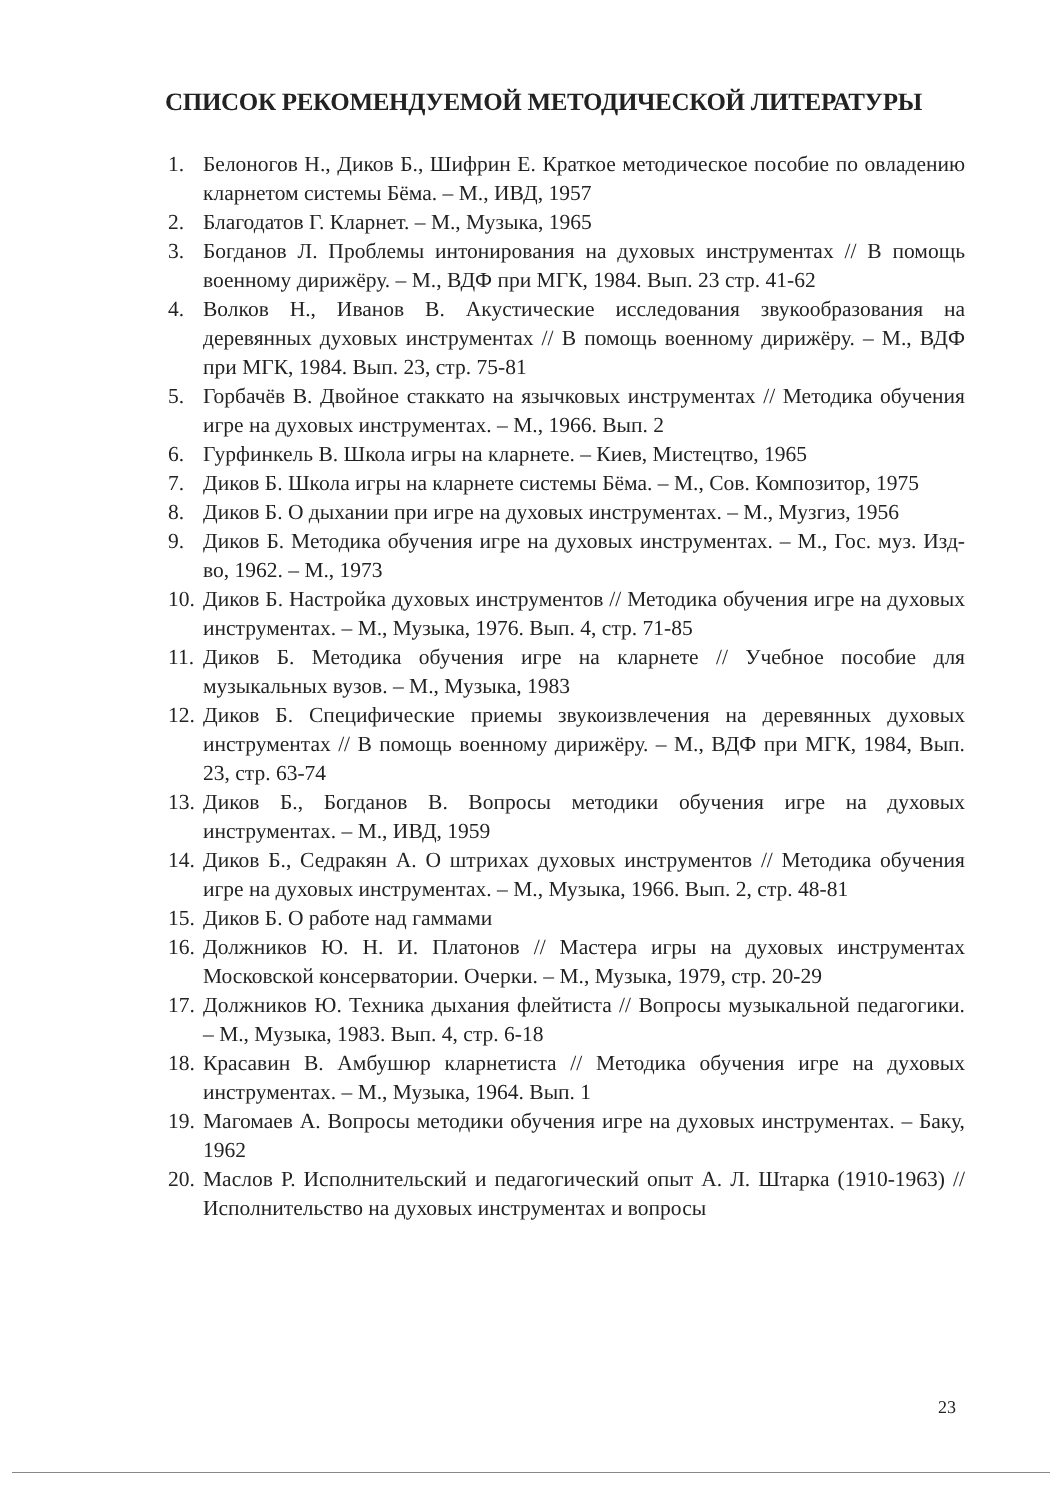СПИСОК РЕКОМЕНДУЕМОЙ МЕТОДИЧЕСКОЙ ЛИТЕРАТУРЫ
1. Белоногов Н., Диков Б., Шифрин Е. Краткое методическое пособие по овладению кларнетом системы Бёма. – М., ИВД, 1957
2. Благодатов Г. Кларнет. – М., Музыка, 1965
3. Богданов Л. Проблемы интонирования на духовых инструментах // В помощь военному дирижёру. – М., ВДФ при МГК, 1984. Вып. 23 стр. 41-62
4. Волков Н., Иванов В. Акустические исследования звукообразования на деревянных духовых инструментах // В помощь военному дирижёру. – М., ВДФ при МГК, 1984. Вып. 23, стр. 75-81
5. Горбачёв В. Двойное стаккато на язычковых инструментах // Методика обучения игре на духовых инструментах. – М., 1966. Вып. 2
6. Гурфинкель В. Школа игры на кларнете. – Киев, Мистецтво, 1965
7. Диков Б. Школа игры на кларнете системы Бёма. – М., Сов. Композитор, 1975
8. Диков Б. О дыхании при игре на духовых инструментах. – М., Музгиз, 1956
9. Диков Б. Методика обучения игре на духовых инструментах. – М., Гос. муз. Изд-во, 1962. – М., 1973
10. Диков Б. Настройка духовых инструментов // Методика обучения игре на духовых инструментах. – М., Музыка, 1976. Вып. 4, стр. 71-85
11. Диков Б. Методика обучения игре на кларнете // Учебное пособие для музыкальных вузов. – М., Музыка, 1983
12. Диков Б. Специфические приемы звукоизвлечения на деревянных духовых инструментах // В помощь военному дирижёру. – М., ВДФ при МГК, 1984, Вып. 23, стр. 63-74
13. Диков Б., Богданов В. Вопросы методики обучения игре на духовых инструментах. – М., ИВД, 1959
14. Диков Б., Седракян А. О штрихах духовых инструментов // Методика обучения игре на духовых инструментах. – М., Музыка, 1966. Вып. 2, стр. 48-81
15. Диков Б. О работе над гаммами
16. Должников Ю. Н. И. Платонов // Мастера игры на духовых инструментах Московской консерватории. Очерки. – М., Музыка, 1979, стр. 20-29
17. Должников Ю. Техника дыхания флейтиста // Вопросы музыкальной педагогики. – М., Музыка, 1983. Вып. 4, стр. 6-18
18. Красавин В. Амбушюр кларнетиста // Методика обучения игре на духовых инструментах. – М., Музыка, 1964. Вып. 1
19. Магомаев А. Вопросы методики обучения игре на духовых инструментах. – Баку, 1962
20. Маслов Р. Исполнительский и педагогический опыт А. Л. Штарка (1910-1963) // Исполнительство на духовых инструментах и вопросы
23